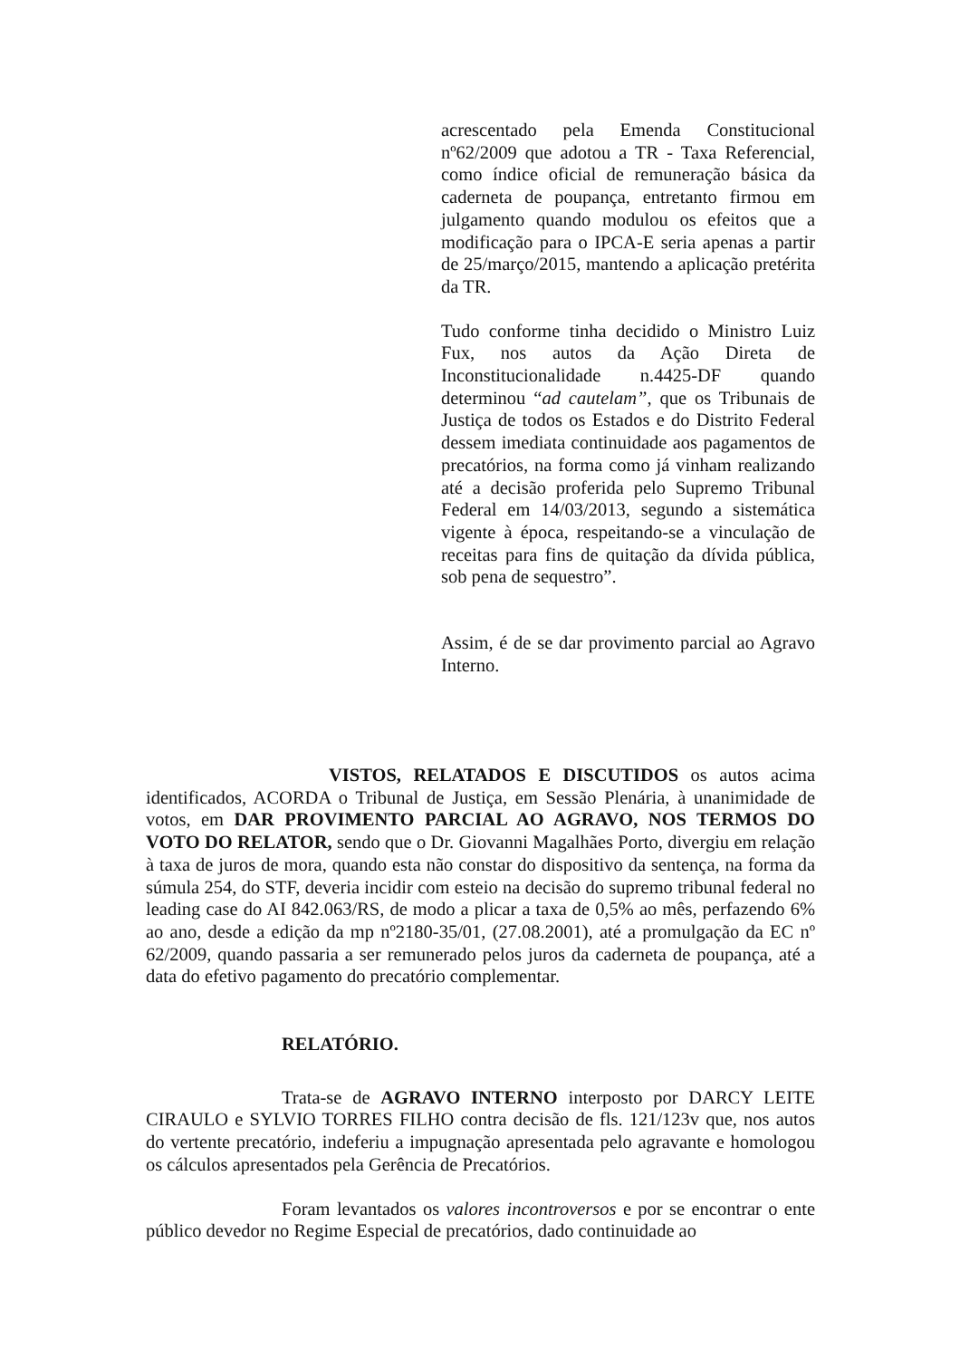acrescentado pela Emenda Constitucional nº62/2009 que adotou a TR - Taxa Referencial, como índice oficial de remuneração básica da caderneta de poupança, entretanto firmou em julgamento quando modulou os efeitos que a modificação para o IPCA-E seria apenas a partir de 25/março/2015, mantendo a aplicação pretérita da TR.
Tudo conforme tinha decidido o Ministro Luiz Fux, nos autos da Ação Direta de Inconstitucionalidade n.4425-DF quando determinou “ad cautelam”, que os Tribunais de Justiça de todos os Estados e do Distrito Federal dessem imediata continuidade aos pagamentos de precatórios, na forma como já vinham realizando até a decisão proferida pelo Supremo Tribunal Federal em 14/03/2013, segundo a sistemática vigente à época, respeitando-se a vinculação de receitas para fins de quitação da dívida pública, sob pena de sequestro”.
Assim, é de se dar provimento parcial ao Agravo Interno.
VISTOS, RELATADOS E DISCUTIDOS os autos acima identificados, ACORDA o Tribunal de Justiça, em Sessão Plenária, à unanimidade de votos, em DAR PROVIMENTO PARCIAL AO AGRAVO, NOS TERMOS DO VOTO DO RELATOR, sendo que o Dr. Giovanni Magalhães Porto, divergiu em relação à taxa de juros de mora, quando esta não constar do dispositivo da sentença, na forma da súmula 254, do STF, deveria incidir com esteio na decisão do supremo tribunal federal no leading case do AI 842.063/RS, de modo a plicar a taxa de 0,5% ao mês, perfazendo 6% ao ano, desde a edição da mp nº2180-35/01, (27.08.2001), até a promulgação da EC nº 62/2009, quando passaria a ser remunerado pelos juros da caderneta de poupança, até a data do efetivo pagamento do precatório complementar.
RELATÓRIO.
Trata-se de AGRAVO INTERNO interposto por DARCY LEITE CIRAULO e SYLVIO TORRES FILHO contra decisão de fls. 121/123v que, nos autos do vertente precatório, indeferiu a impugnação apresentada pelo agravante e homologou os cálculos apresentados pela Gerência de Precatórios.
Foram levantados os valores incontroversos e por se encontrar o ente público devedor no Regime Especial de precatórios, dado continuidade ao